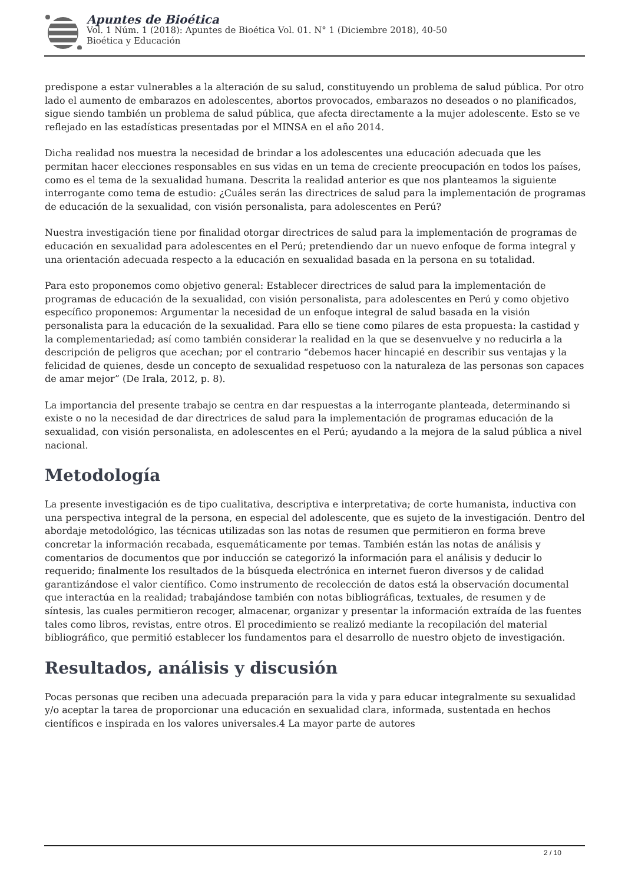Apuntes de Bioética
Vol. 1 Núm. 1 (2018): Apuntes de Bioética Vol. 01. N° 1 (Diciembre 2018), 40-50
Bioética y Educación
predispone a estar vulnerables a la alteración de su salud, constituyendo un problema de salud pública. Por otro lado el aumento de embarazos en adolescentes, abortos provocados, embarazos no deseados o no planificados, sigue siendo también un problema de salud pública, que afecta directamente a la mujer adolescente. Esto se ve reflejado en las estadísticas presentadas por el MINSA en el año 2014.
Dicha realidad nos muestra la necesidad de brindar a los adolescentes una educación adecuada que les permitan hacer elecciones responsables en sus vidas en un tema de creciente preocupación en todos los países, como es el tema de la sexualidad humana. Descrita la realidad anterior es que nos planteamos la siguiente interrogante como tema de estudio: ¿Cuáles serán las directrices de salud para la implementación de programas de educación de la sexualidad, con visión personalista, para adolescentes en Perú?
Nuestra investigación tiene por finalidad otorgar directrices de salud para la implementación de programas de educación en sexualidad para adolescentes en el Perú; pretendiendo dar un nuevo enfoque de forma integral y una orientación adecuada respecto a la educación en sexualidad basada en la persona en su totalidad.
Para esto proponemos como objetivo general: Establecer directrices de salud para la implementación de programas de educación de la sexualidad, con visión personalista, para adolescentes en Perú y como objetivo específico proponemos: Argumentar la necesidad de un enfoque integral de salud basada en la visión personalista para la educación de la sexualidad. Para ello se tiene como pilares de esta propuesta: la castidad y la complementariedad; así como también considerar la realidad en la que se desenvuelve y no reducirla a la descripción de peligros que acechan; por el contrario “debemos hacer hincapié en describir sus ventajas y la felicidad de quienes, desde un concepto de sexualidad respetuoso con la naturaleza de las personas son capaces de amar mejor” (De Irala, 2012, p. 8).
La importancia del presente trabajo se centra en dar respuestas a la interrogante planteada, determinando si existe o no la necesidad de dar directrices de salud para la implementación de programas educación de la sexualidad, con visión personalista, en adolescentes en el Perú; ayudando a la mejora de la salud pública a nivel nacional.
Metodología
La presente investigación es de tipo cualitativa, descriptiva e interpretativa; de corte humanista, inductiva con una perspectiva integral de la persona, en especial del adolescente, que es sujeto de la investigación. Dentro del abordaje metodológico, las técnicas utilizadas son las notas de resumen que permitieron en forma breve concretar la información recabada, esquemáticamente por temas. También están las notas de análisis y comentarios de documentos que por inducción se categorizó la información para el análisis y deducir lo requerido; finalmente los resultados de la búsqueda electrónica en internet fueron diversos y de calidad garantizándose el valor científico. Como instrumento de recolección de datos está la observación documental que interactúa en la realidad; trabajándose también con notas bibliográficas, textuales, de resumen y de síntesis, las cuales permitieron recoger, almacenar, organizar y presentar la información extraída de las fuentes tales como libros, revistas, entre otros. El procedimiento se realizó mediante la recopilación del material bibliográfico, que permitió establecer los fundamentos para el desarrollo de nuestro objeto de investigación.
Resultados, análisis y discusión
Pocas personas que reciben una adecuada preparación para la vida y para educar integralmente su sexualidad y/o aceptar la tarea de proporcionar una educación en sexualidad clara, informada, sustentada en hechos científicos e inspirada en los valores universales.4 La mayor parte de autores
2 / 10